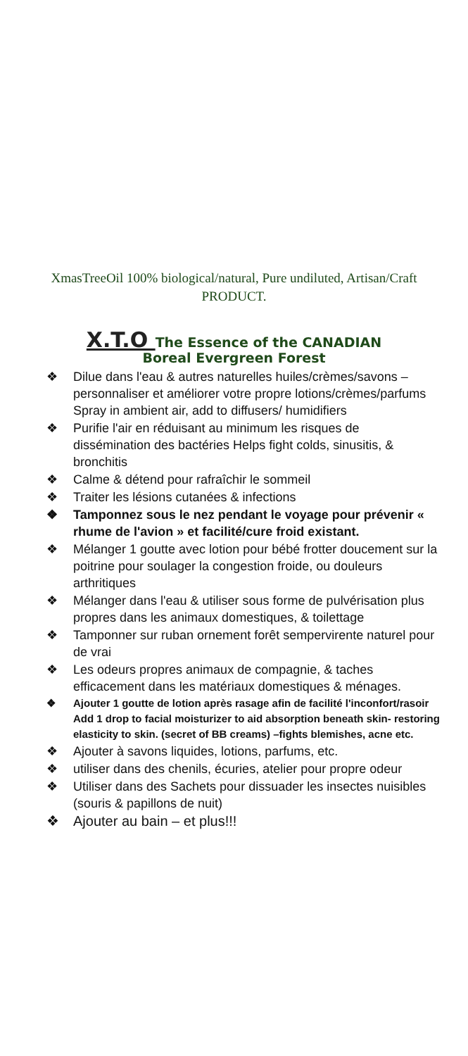XmasTreeOil 100% biological/natural, Pure undiluted, Artisan/Craft PRODUCT.
X.T.O The Essence of the CANADIAN
Boreal Evergreen Forest
❖ Dilue dans l'eau & autres naturelles huiles/crèmes/savons – personnaliser et améliorer votre propre lotions/crèmes/parfums Spray in ambient air, add to diffusers/ humidifiers
❖ Purifie l'air en réduisant au minimum les risques de dissémination des bactéries Helps fight colds, sinusitis, & bronchitis
❖ Calme & détend pour rafraîchir le sommeil
❖ Traiter les lésions cutanées & infections
❖ Tamponnez sous le nez pendant le voyage pour prévenir « rhume de l'avion » et facilité/cure froid existant.
❖ Mélanger 1 goutte avec lotion pour bébé frotter doucement sur la poitrine pour soulager la congestion froide, ou douleurs arthritiques
❖ Mélanger dans l'eau & utiliser sous forme de pulvérisation plus propres dans les animaux domestiques, & toilettage
❖ Tamponner sur ruban ornement forêt sempervirente naturel pour de vrai
❖ Les odeurs propres animaux de compagnie, & taches efficacement dans les matériaux domestiques & ménages.
❖ Ajouter 1 goutte de lotion après rasage afin de facilité l'inconfort/rasoir Add 1 drop to facial moisturizer to aid absorption beneath skin- restoring elasticity to skin. (secret of BB creams) –fights blemishes, acne etc.
❖ Ajouter à savons liquides, lotions, parfums, etc.
❖ utiliser dans des chenils, écuries, atelier pour propre odeur
❖ Utiliser dans des Sachets pour dissuader les insectes nuisibles (souris & papillons de nuit)
❖ Ajouter au bain – et plus!!!